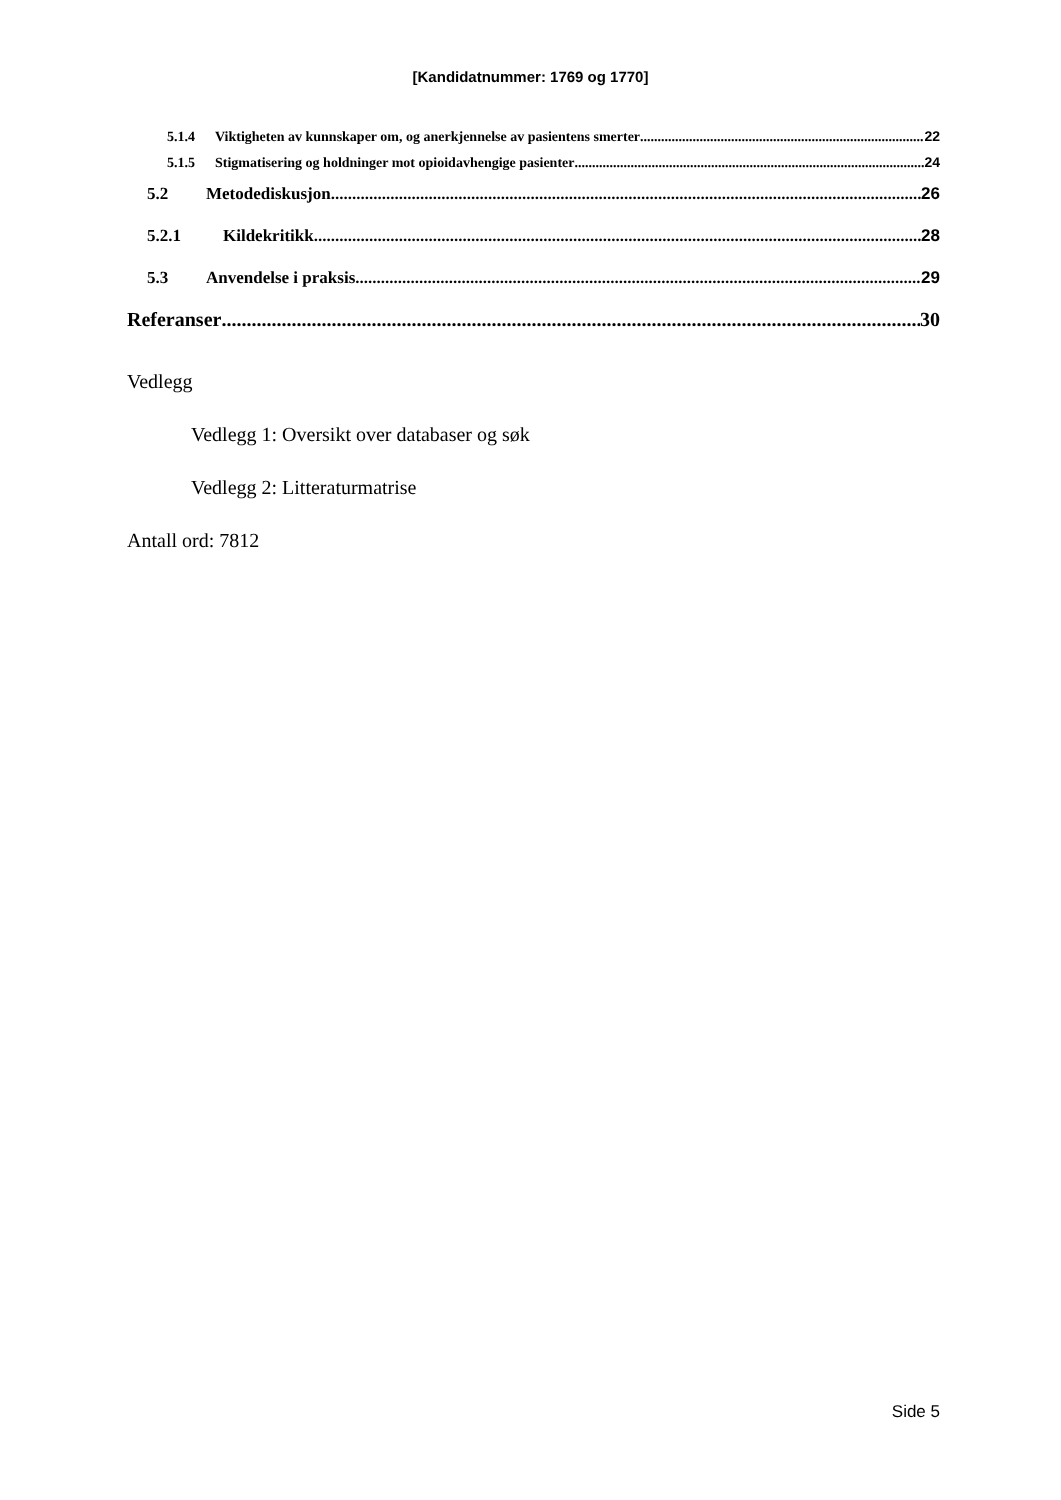[Kandidatnummer: 1769 og 1770]
5.1.4 Viktigheten av kunnskaper om, og anerkjennelse av pasientens smerter 22
5.1.5 Stigmatisering og holdninger mot opioidavhengige pasienter 24
5.2 Metodediskusjon 26
5.2.1 Kildekritikk 28
5.3 Anvendelse i praksis 29
Referanser 30
Vedlegg
Vedlegg 1: Oversikt over databaser og søk
Vedlegg 2: Litteraturmatrise
Antall ord: 7812
Side 5